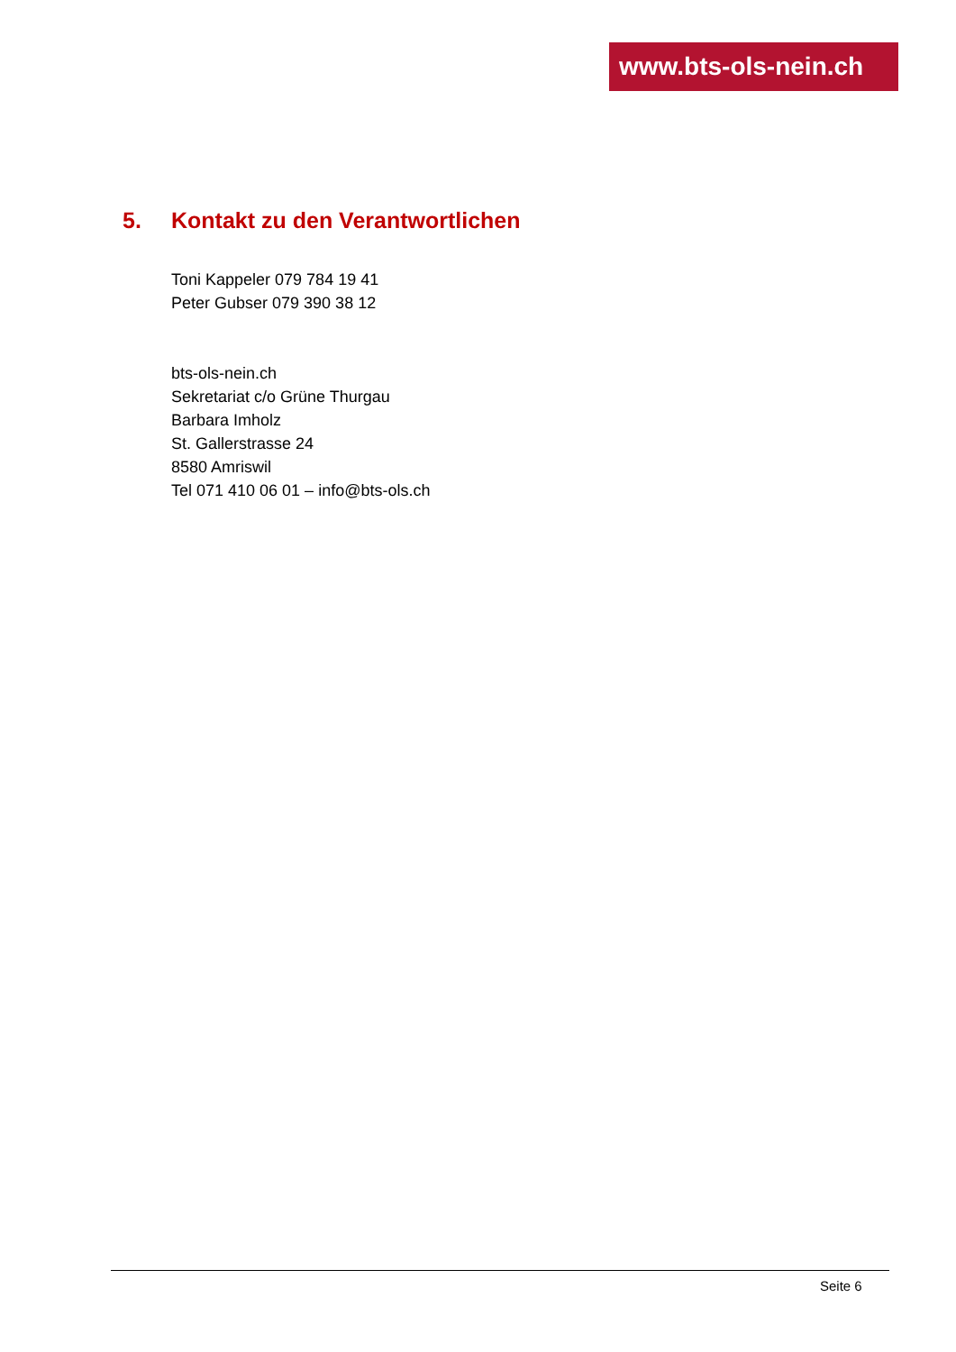www.bts-ols-nein.ch
5. Kontakt zu den Verantwortlichen
Toni Kappeler 079 784 19 41
Peter Gubser 079 390 38 12
bts-ols-nein.ch
Sekretariat c/o Grüne Thurgau
Barbara Imholz
St. Gallerstrasse 24
8580 Amriswil
Tel 071 410 06 01 – info@bts-ols.ch
Seite 6